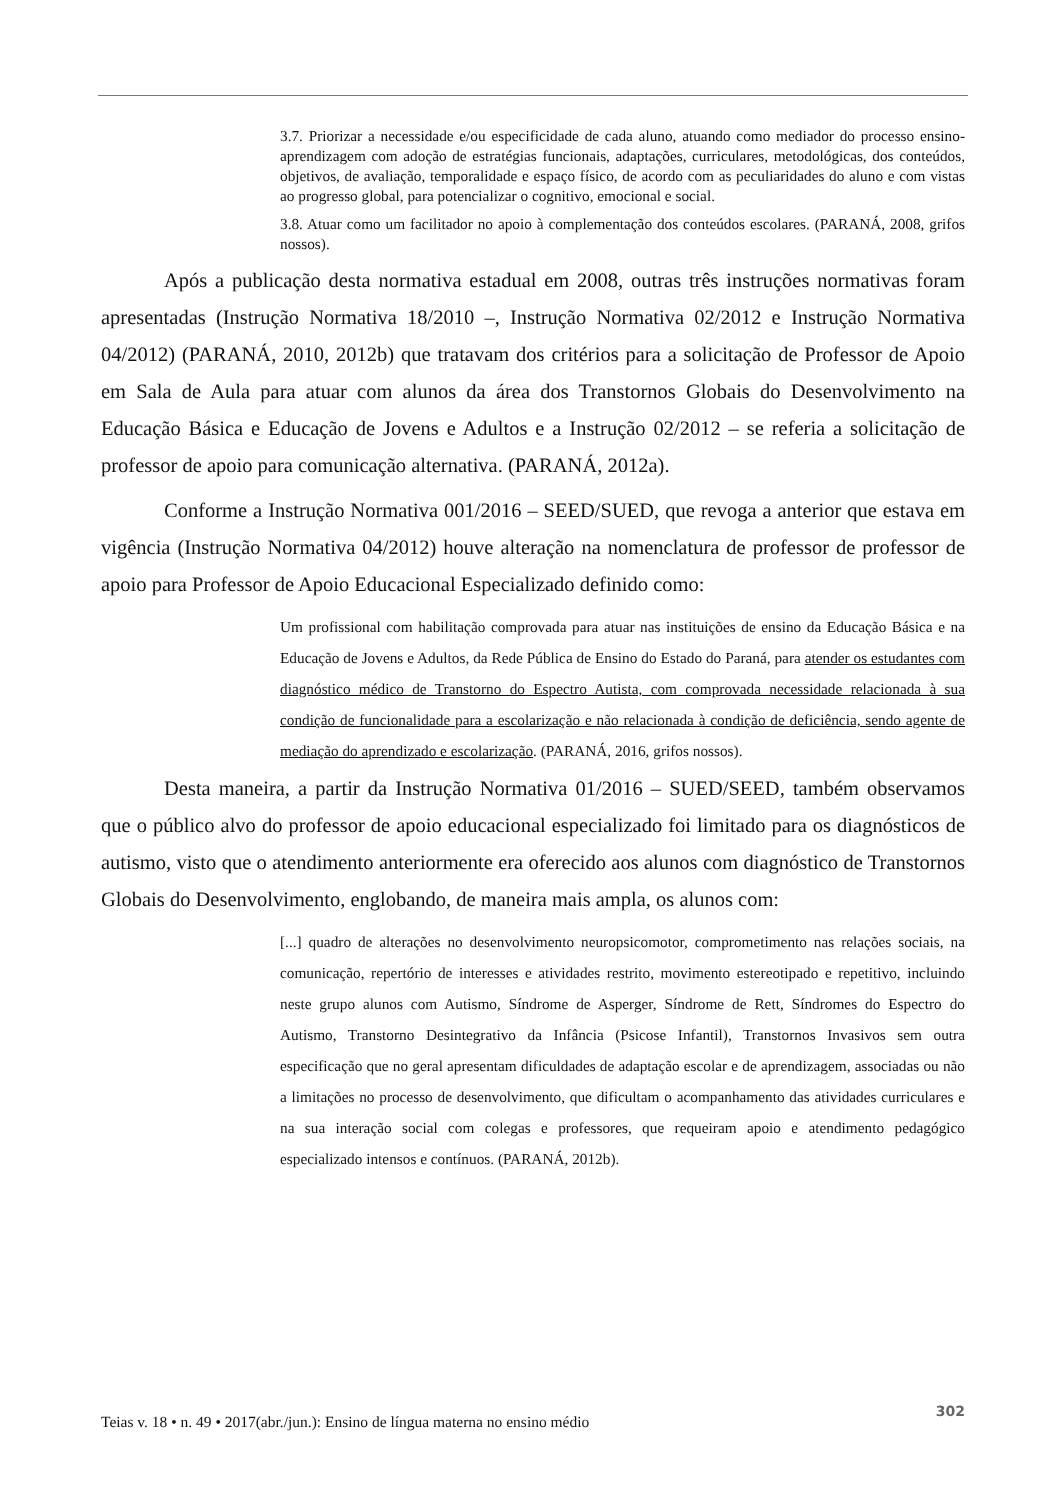3.7. Priorizar a necessidade e/ou especificidade de cada aluno, atuando como mediador do processo ensino-aprendizagem com adoção de estratégias funcionais, adaptações, curriculares, metodológicas, dos conteúdos, objetivos, de avaliação, temporalidade e espaço físico, de acordo com as peculiaridades do aluno e com vistas ao progresso global, para potencializar o cognitivo, emocional e social.
3.8. Atuar como um facilitador no apoio à complementação dos conteúdos escolares. (PARANÁ, 2008, grifos nossos).
Após a publicação desta normativa estadual em 2008, outras três instruções normativas foram apresentadas (Instrução Normativa 18/2010 –, Instrução Normativa 02/2012 e Instrução Normativa 04/2012) (PARANÁ, 2010, 2012b) que tratavam dos critérios para a solicitação de Professor de Apoio em Sala de Aula para atuar com alunos da área dos Transtornos Globais do Desenvolvimento na Educação Básica e Educação de Jovens e Adultos e a Instrução 02/2012 – se referia a solicitação de professor de apoio para comunicação alternativa. (PARANÁ, 2012a).
Conforme a Instrução Normativa 001/2016 – SEED/SUED, que revoga a anterior que estava em vigência (Instrução Normativa 04/2012) houve alteração na nomenclatura de professor de professor de apoio para Professor de Apoio Educacional Especializado definido como:
Um profissional com habilitação comprovada para atuar nas instituições de ensino da Educação Básica e na Educação de Jovens e Adultos, da Rede Pública de Ensino do Estado do Paraná, para atender os estudantes com diagnóstico médico de Transtorno do Espectro Autista, com comprovada necessidade relacionada à sua condição de funcionalidade para a escolarização e não relacionada à condição de deficiência, sendo agente de mediação do aprendizado e escolarização. (PARANÁ, 2016, grifos nossos).
Desta maneira, a partir da Instrução Normativa 01/2016 – SUED/SEED, também observamos que o público alvo do professor de apoio educacional especializado foi limitado para os diagnósticos de autismo, visto que o atendimento anteriormente era oferecido aos alunos com diagnóstico de Transtornos Globais do Desenvolvimento, englobando, de maneira mais ampla, os alunos com:
[...] quadro de alterações no desenvolvimento neuropsicomotor, comprometimento nas relações sociais, na comunicação, repertório de interesses e atividades restrito, movimento estereotipado e repetitivo, incluindo neste grupo alunos com Autismo, Síndrome de Asperger, Síndrome de Rett, Síndromes do Espectro do Autismo, Transtorno Desintegrativo da Infância (Psicose Infantil), Transtornos Invasivos sem outra especificação que no geral apresentam dificuldades de adaptação escolar e de aprendizagem, associadas ou não a limitações no processo de desenvolvimento, que dificultam o acompanhamento das atividades curriculares e na sua interação social com colegas e professores, que requeiram apoio e atendimento pedagógico especializado intensos e contínuos. (PARANÁ, 2012b).
Teias v. 18 • n. 49 • 2017(abr./jun.): Ensino de língua materna no ensino médio 302